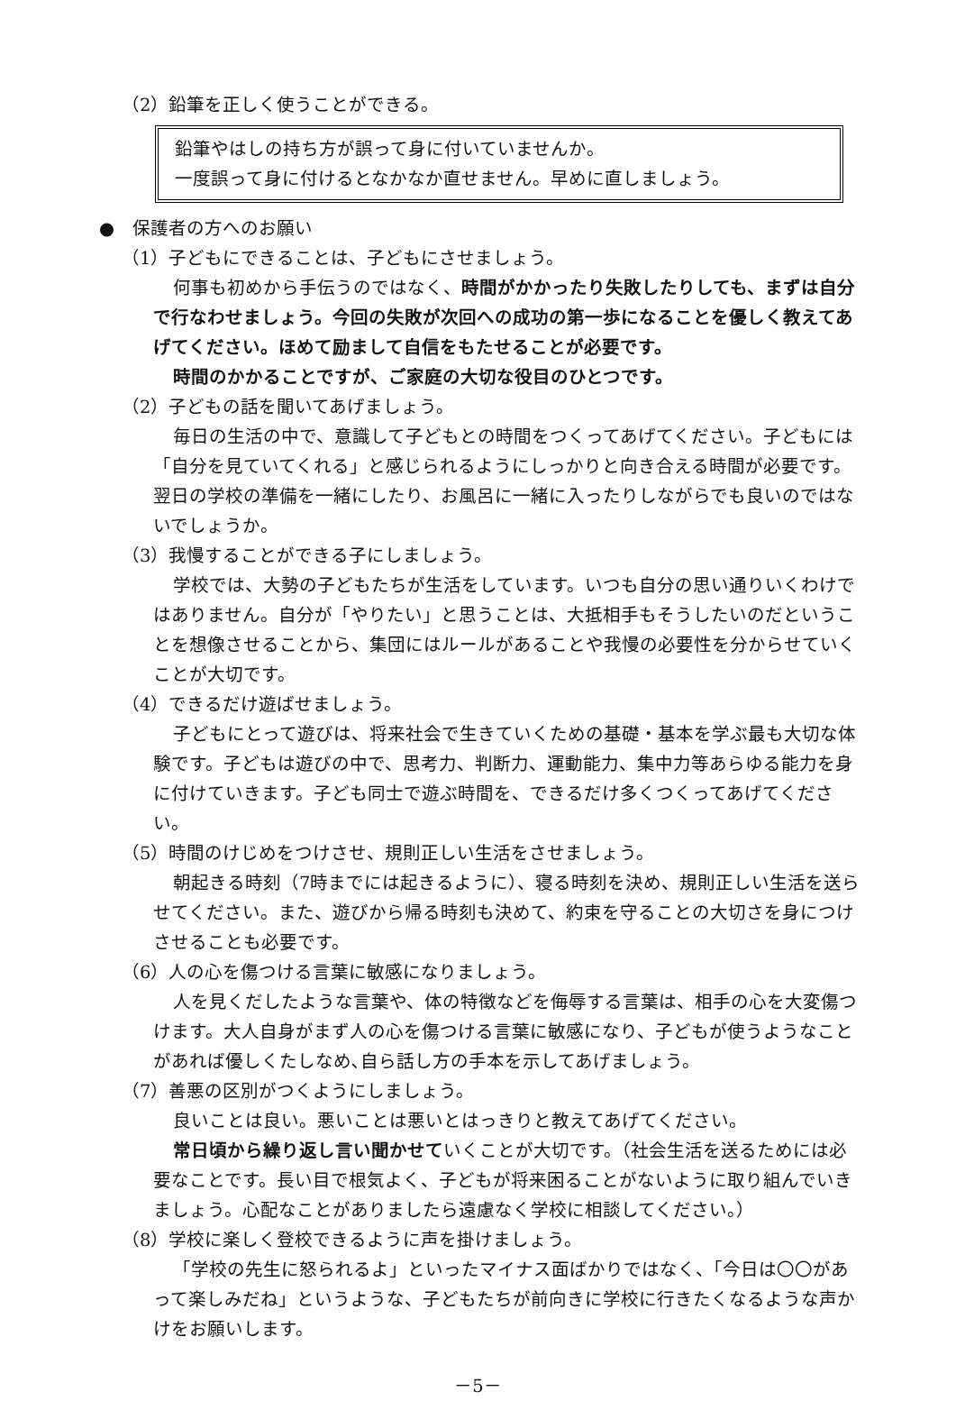（2）鉛筆を正しく使うことができる。
鉛筆やはしの持ち方が誤って身に付いていませんか。
一度誤って身に付けるとなかなか直せません。早めに直しましょう。
●　保護者の方へのお願い
（1）子どもにできることは、子どもにさせましょう。
何事も初めから手伝うのではなく、時間がかかったり失敗したりしても、まずは自分で行なわせましょう。今回の失敗が次回への成功の第一歩になることを優しく教えてあげてください。ほめて励まして自信をもたせることが必要です。
時間のかかることですが、ご家庭の大切な役目のひとつです。
（2）子どもの話を聞いてあげましょう。
毎日の生活の中で、意識して子どもとの時間をつくってあげてください。子どもには「自分を見ていてくれる」と感じられるようにしっかりと向き合える時間が必要です。翌日の学校の準備を一緒にしたり、お風呂に一緒に入ったりしながらでも良いのではないでしょうか。
（3）我慢することができる子にしましょう。
学校では、大勢の子どもたちが生活をしています。いつも自分の思い通りいくわけではありません。自分が「やりたい」と思うことは、大抵相手もそうしたいのだということを想像させることから、集団にはルールがあることや我慢の必要性を分からせていくことが大切です。
（4）できるだけ遊ばせましょう。
子どもにとって遊びは、将来社会で生きていくための基礎・基本を学ぶ最も大切な体験です。子どもは遊びの中で、思考力、判断力、運動能力、集中力等あらゆる能力を身に付けていきます。子ども同士で遊ぶ時間を、できるだけ多くつくってあげてください。
（5）時間のけじめをつけさせ、規則正しい生活をさせましょう。
朝起きる時刻（7時までには起きるように）、寝る時刻を決め、規則正しい生活を送らせてください。また、遊びから帰る時刻も決めて、約束を守ることの大切さを身につけさせることも必要です。
（6）人の心を傷つける言葉に敏感になりましょう。
人を見くだしたような言葉や、体の特徴などを侮辱する言葉は、相手の心を大変傷つけます。大人自身がまず人の心を傷つける言葉に敏感になり、子どもが使うようなことがあれば優しくたしなめ､自ら話し方の手本を示してあげましょう。
（7）善悪の区別がつくようにしましょう。
良いことは良い。悪いことは悪いとはっきりと教えてあげてください。
常日頃から繰り返し言い聞かせていくことが大切です。（社会生活を送るためには必要なことです。長い目で根気よく、子どもが将来困ることがないように取り組んでいきましょう。心配なことがありましたら遠慮なく学校に相談してください。）
（8）学校に楽しく登校できるように声を掛けましょう。
「学校の先生に怒られるよ」といったマイナス面ばかりではなく、「今日は〇〇があって楽しみだね」というような、子どもたちが前向きに学校に行きたくなるような声かけをお願いします。
－5－